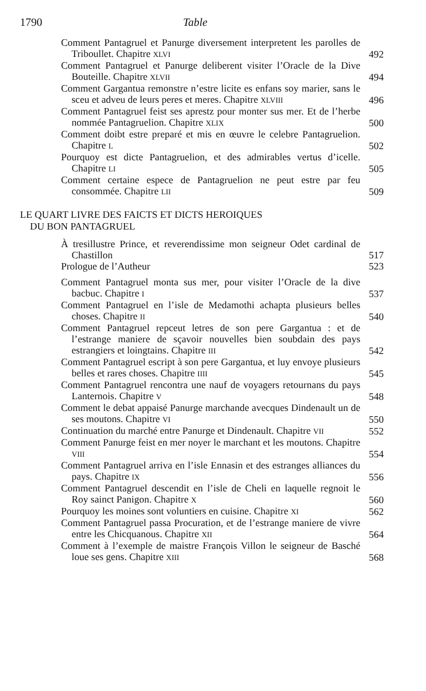1790 Table
Comment Pantagruel et Panurge diversement interpretent les parolles de Triboullet. Chapitre XLVI
492
Comment Pantagruel et Panurge deliberent visiter l’Oracle de la Dive Bouteille. Chapitre XLVII
494
Comment Gargantua remonstre n’estre licite es enfans soy marier, sans le sceu et adveu de leurs peres et meres. Chapitre XLVIII
496
Comment Pantagruel feist ses aprestz pour monter sus mer. Et de l’herbe nommée Pantagruelion. Chapitre XLIX
500
Comment doibt estre preparé et mis en œuvre le celebre Pantagruelion. Chapitre L
502
Pourquoy est dicte Pantagruelion, et des admirables vertus d’icelle. Chapitre LI
505
Comment certaine espece de Pantagruelion ne peut estre par feu consommée. Chapitre LII
509
LE QUART LIVRE DES FAICTS ET DICTS HEROIQUES
DU BON PANTAGRUEL
À tresillustre Prince, et reverendissime mon seigneur Odet cardinal de Chastillon
517
Prologue de l’Autheur 523
Comment Pantagruel monta sus mer, pour visiter l’Oracle de la dive bacbuc. Chapitre I
537
Comment Pantagruel en l’isle de Medamothi achapta plusieurs belles choses. Chapitre II
540
Comment Pantagruel repceut letres de son pere Gargantua : et de l’estrange maniere de sçavoir nouvelles bien soubdain des pays estrangiers et loingtains. Chapitre III
542
Comment Pantagruel escript à son pere Gargantua, et luy envoye plusieurs belles et rares choses. Chapitre IIII
545
Comment Pantagruel rencontra une nauf de voyagers retournans du pays Lanternois. Chapitre V
548
Comment le debat appaisé Panurge marchande avecques Dindenault un de ses moutons. Chapitre VI
550
Continuation du marché entre Panurge et Dindenault. Chapitre VII
552
Comment Panurge feist en mer noyer le marchant et les moutons. Chapitre VIII
554
Comment Pantagruel arriva en l’isle Ennasin et des estranges alliances du pays. Chapitre IX
556
Comment Pantagruel descendit en l’isle de Cheli en laquelle regnoit le Roy sainct Panigon. Chapitre X
560
Pourquoy les moines sont voluntiers en cuisine. Chapitre XI
562
Comment Pantagruel passa Procuration, et de l’estrange maniere de vivre entre les Chicquanous. Chapitre XII
564
Comment à l’exemple de maistre François Villon le seigneur de Basché loue ses gens. Chapitre XIII
568